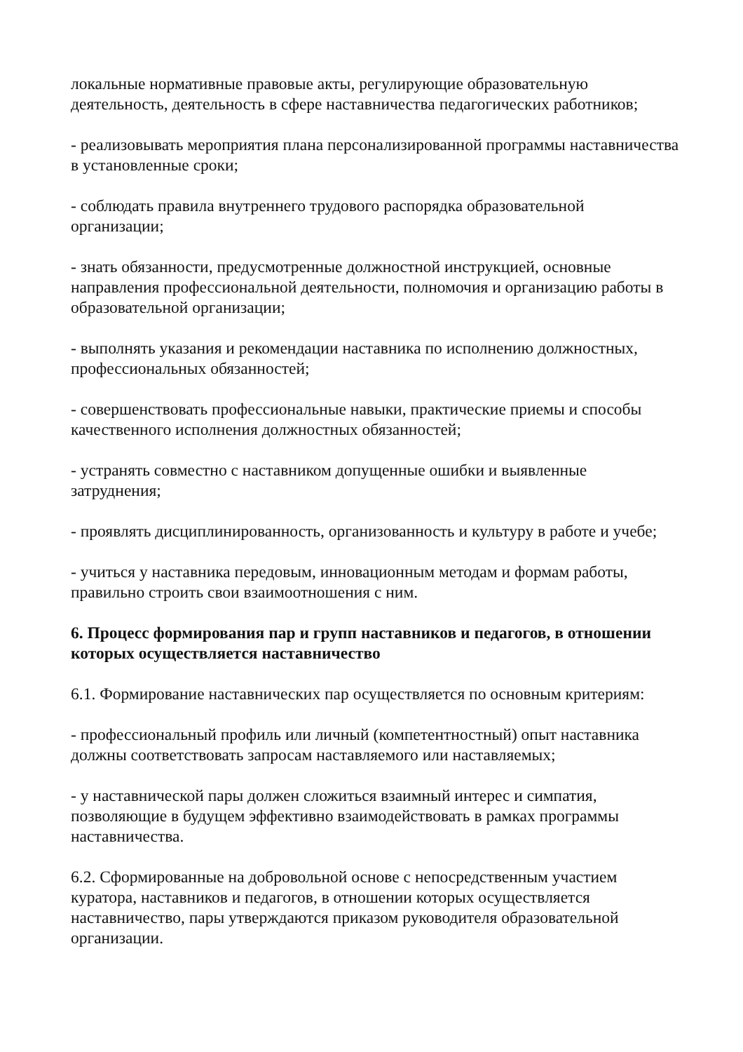локальные нормативные правовые акты, регулирующие образовательную деятельность, деятельность в сфере наставничества педагогических работников;
- реализовывать мероприятия плана персонализированной программы наставничества в установленные сроки;
- соблюдать правила внутреннего трудового распорядка образовательной организации;
- знать обязанности, предусмотренные должностной инструкцией, основные направления профессиональной деятельности, полномочия и организацию работы в образовательной организации;
- выполнять указания и рекомендации наставника по исполнению должностных, профессиональных обязанностей;
- совершенствовать профессиональные навыки, практические приемы и способы качественного исполнения должностных обязанностей;
- устранять совместно с наставником допущенные ошибки и выявленные затруднения;
- проявлять дисциплинированность, организованность и культуру в работе и учебе;
- учиться у наставника передовым, инновационным методам и формам работы, правильно строить свои взаимоотношения с ним.
6. Процесс формирования пар и групп наставников и педагогов, в отношении которых осуществляется наставничество
6.1. Формирование наставнических пар осуществляется по основным критериям:
- профессиональный профиль или личный (компетентностный) опыт наставника должны соответствовать запросам наставляемого или наставляемых;
- у наставнической пары должен сложиться взаимный интерес и симпатия, позволяющие в будущем эффективно взаимодействовать в рамках программы наставничества.
6.2. Сформированные на добровольной основе с непосредственным участием куратора, наставников и педагогов, в отношении которых осуществляется наставничество, пары утверждаются приказом руководителя образовательной организации.